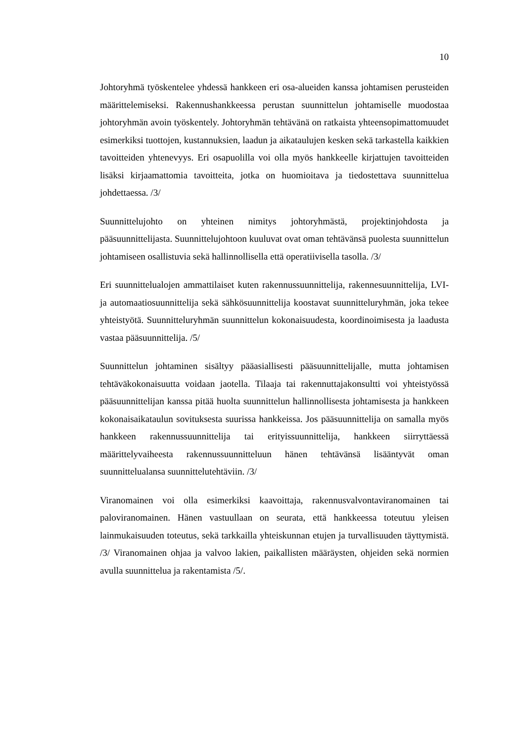10
Johtoryhmä työskentelee yhdessä hankkeen eri osa-alueiden kanssa johtamisen perusteiden määrittelemiseksi. Rakennushankkeessa perustan suunnittelun johtamiselle muodostaa johtoryhmän avoin työskentely. Johtoryhmän tehtävänä on ratkaista yhteensopimattomuudet esimerkiksi tuottojen, kustannuksien, laadun ja aikataulujen kesken sekä tarkastella kaikkien tavoitteiden yhtenevyys. Eri osapuolilla voi olla myös hankkeelle kirjattujen tavoitteiden lisäksi kirjaamattomia tavoitteita, jotka on huomioitava ja tiedostettava suunnittelua johdettaessa. /3/
Suunnittelujohto on yhteinen nimitys johtoryhmästä, projektinjohdosta ja pääsuunnittelijasta. Suunnittelujohtoon kuuluvat ovat oman tehtävänsä puolesta suunnittelun johtamiseen osallistuvia sekä hallinnollisella että operatiivisella tasolla. /3/
Eri suunnittelualojen ammattilaiset kuten rakennussuunnittelija, rakennesuunnittelija, LVI- ja automaatiosuunnittelija sekä sähkösuunnittelija koostavat suunnitteluryhmän, joka tekee yhteistyötä. Suunnitteluryhmän suunnittelun kokonaisuudesta, koordinoimisesta ja laadusta vastaa pääsuunnittelija. /5/
Suunnittelun johtaminen sisältyy pääasiallisesti pääsuunnittelijalle, mutta johtamisen tehtäväkokonaisuutta voidaan jaotella. Tilaaja tai rakennuttajakonsultti voi yhteistyössä pääsuunnittelijan kanssa pitää huolta suunnittelun hallinnollisesta johtamisesta ja hankkeen kokonaisaikataulun sovituksesta suurissa hankkeissa. Jos pääsuunnittelija on samalla myös hankkeen rakennussuunnittelija tai erityissuunnittelija, hankkeen siirryttäessä määrittelyvaiheesta rakennussuunnitteluun hänen tehtävänsä lisääntyvät oman suunnittelualansa suunnittelutehtäviin. /3/
Viranomainen voi olla esimerkiksi kaavoittaja, rakennusvalvontaviranomainen tai paloviranomainen. Hänen vastuullaan on seurata, että hankkeessa toteutuu yleisen lainmukaisuuden toteutus, sekä tarkkailla yhteiskunnan etujen ja turvallisuuden täyttymistä. /3/ Viranomainen ohjaa ja valvoo lakien, paikallisten määräysten, ohjeiden sekä normien avulla suunnittelua ja rakentamista /5/.